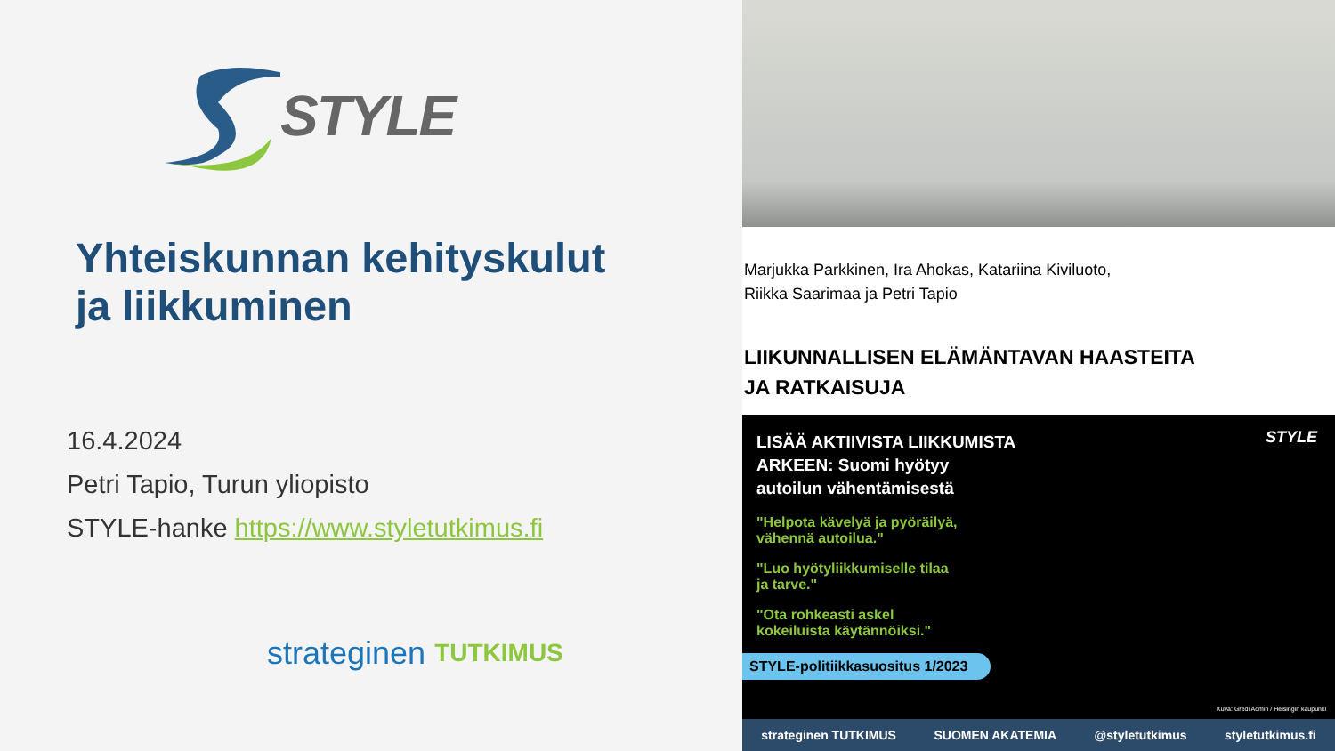STYLE
Yhteiskunnan kehityskulut
ja liikkuminen
16.4.2024
Petri Tapio, Turun yliopisto
STYLE-hanke https://www.styletutkimus.fi
strateginen TUTKIMUS
Marjukka Parkkinen, Ira Ahokas, Katariina Kiviluoto,
Riikka Saarimaa ja Petri Tapio
LIIKUNNALLISEN ELÄMÄNTAVAN HAASTEITA
JA RATKAISUJA
LISÄÄ AKTIIVISTA LIIKKUMISTA
ARKEEN: Suomi hyötyy
autoilun vähentämisestä
"Helpota kävelyä ja pyöräilyä,
vähennä autoilua."
"Luo hyötyliikkumiselle tilaa
ja tarve."
"Ota rohkeasti askel
kokeiluista käytännöiksi."
STYLE-politiikkasuositus 1/2023
Kuva: Gredi Admin / Helsingin kaupunki
STYLE
strateginen TUTKIMUS SUOMEN AKATEMIA @styletutkimus styletutkimus.fi